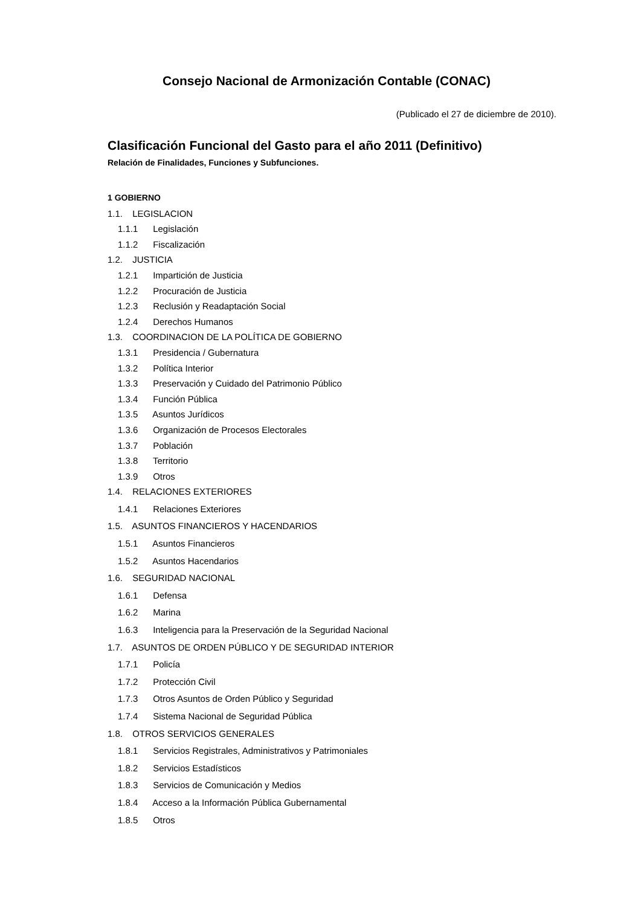Consejo Nacional de Armonización Contable (CONAC)
(Publicado el 27 de diciembre de 2010).
Clasificación Funcional del Gasto para el año 2011 (Definitivo)
Relación de Finalidades, Funciones y Subfunciones.
1 GOBIERNO
1.1. LEGISLACION
1.1.1 Legislación
1.1.2 Fiscalización
1.2. JUSTICIA
1.2.1 Impartición de Justicia
1.2.2 Procuración de Justicia
1.2.3 Reclusión y Readaptación Social
1.2.4 Derechos Humanos
1.3. COORDINACION DE LA POLÍTICA DE GOBIERNO
1.3.1 Presidencia / Gubernatura
1.3.2 Política Interior
1.3.3 Preservación y Cuidado del Patrimonio Público
1.3.4 Función Pública
1.3.5 Asuntos Jurídicos
1.3.6 Organización de Procesos Electorales
1.3.7 Población
1.3.8 Territorio
1.3.9 Otros
1.4. RELACIONES EXTERIORES
1.4.1 Relaciones Exteriores
1.5. ASUNTOS FINANCIEROS Y HACENDARIOS
1.5.1 Asuntos Financieros
1.5.2 Asuntos Hacendarios
1.6. SEGURIDAD NACIONAL
1.6.1 Defensa
1.6.2 Marina
1.6.3 Inteligencia para la Preservación de la Seguridad Nacional
1.7. ASUNTOS DE ORDEN PÚBLICO Y DE SEGURIDAD INTERIOR
1.7.1 Policía
1.7.2 Protección Civil
1.7.3 Otros Asuntos de Orden Público y Seguridad
1.7.4 Sistema Nacional de Seguridad Pública
1.8. OTROS SERVICIOS GENERALES
1.8.1 Servicios Registrales, Administrativos y Patrimoniales
1.8.2 Servicios Estadísticos
1.8.3 Servicios de Comunicación y Medios
1.8.4 Acceso a la Información Pública Gubernamental
1.8.5 Otros